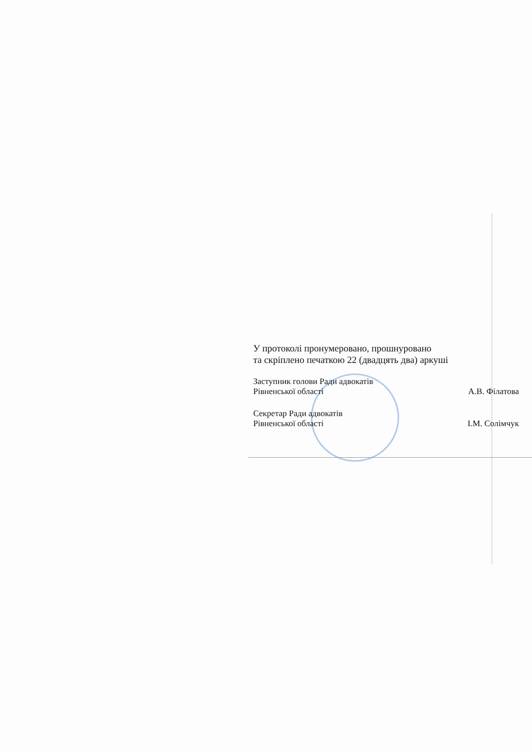У протоколі пронумеровано, прошнуровано
та скріплено печаткою 22 (двадцять два) аркуші
Заступник голови Ради адвокатів
Рівненської області А.В. Філатова
Секретар Ради адвокатів
Рівненської області І.М. Солімчук